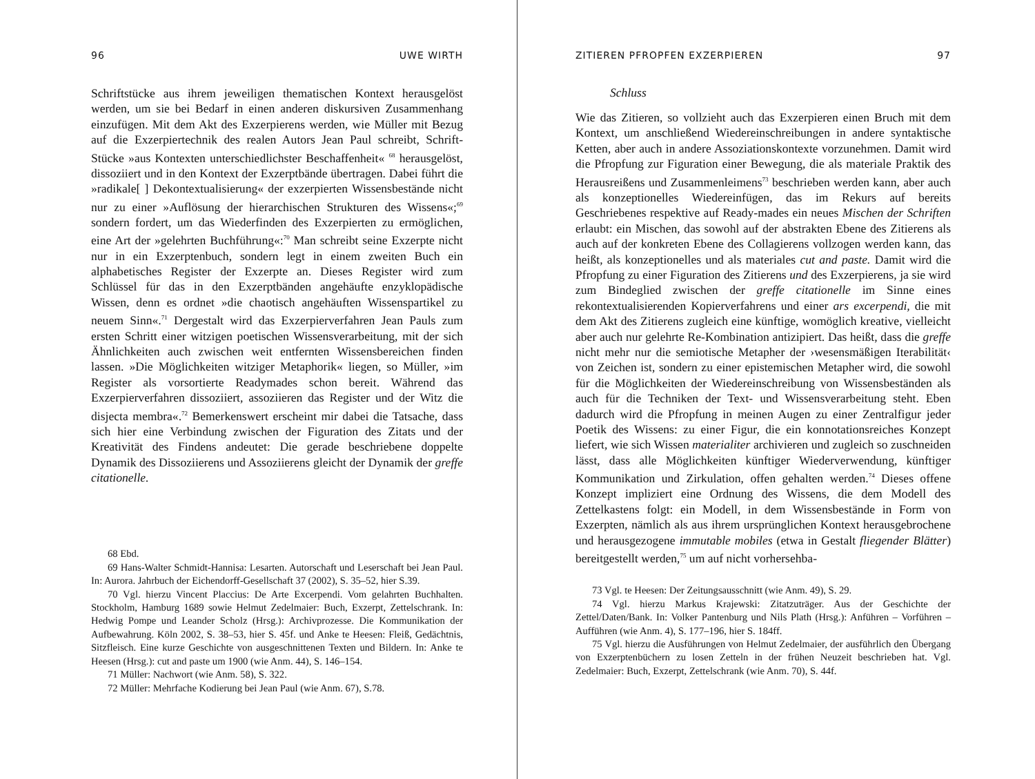96 UWE WIRTH
Schriftstücke aus ihrem jeweiligen thematischen Kontext herausgelöst werden, um sie bei Bedarf in einen anderen diskursiven Zusammenhang einzufügen. Mit dem Akt des Exzerpierens werden, wie Müller mit Bezug auf die Exzerpiertechnik des realen Autors Jean Paul schreibt, Schrift-Stücke »aus Kontexten unterschiedlichster Beschaffenheit« <sup>68</sup> herausgelöst, dissoziiert und in den Kontext der Exzerptbände übertragen. Dabei führt die »radikale[ ] Dekontextualisierung« der exzerpierten Wissensbestände nicht nur zu einer »Auflösung der hierarchischen Strukturen des Wissens«;<sup>69</sup> sondern fordert, um das Wiederfinden des Exzerpierten zu ermöglichen, eine Art der »gelehrten Buchführung«:<sup>70</sup> Man schreibt seine Exzerpte nicht nur in ein Exzerptenbuch, sondern legt in einem zweiten Buch ein alphabetisches Register der Exzerpte an. Dieses Register wird zum Schlüssel für das in den Exzerptbänden angehäufte enzyklopädische Wissen, denn es ordnet »die chaotisch angehäuften Wissenspartikel zu neuem Sinn«.<sup>71</sup> Dergestalt wird das Exzerpierverfahren Jean Pauls zum ersten Schritt einer witzigen poetischen Wissensverarbeitung, mit der sich Ähnlichkeiten auch zwischen weit entfernten Wissensbereichen finden lassen. »Die Möglichkeiten witziger Metaphorik« liegen, so Müller, »im Register als vorsortierte Readymades schon bereit. Während das Exzerpierverfahren dissoziiert, assoziieren das Register und der Witz die disjecta membra«.<sup>72</sup> Bemerkenswert erscheint mir dabei die Tatsache, dass sich hier eine Verbindung zwischen der Figuration des Zitats und der Kreativität des Findens andeutet: Die gerade beschriebene doppelte Dynamik des Dissoziierens und Assoziierens gleicht der Dynamik der greffe citationelle.
68 Ebd.
69 Hans-Walter Schmidt-Hannisa: Lesarten. Autorschaft und Leserschaft bei Jean Paul. In: Aurora. Jahrbuch der Eichendorff-Gesellschaft 37 (2002), S. 35–52, hier S.39.
70 Vgl. hierzu Vincent Placcius: De Arte Excerpendi. Vom gelahrten Buchhalten. Stockholm, Hamburg 1689 sowie Helmut Zedelmaier: Buch, Exzerpt, Zettelschrank. In: Hedwig Pompe und Leander Scholz (Hrsg.): Archivprozesse. Die Kommunikation der Aufbewahrung. Köln 2002, S. 38–53, hier S. 45f. und Anke te Heesen: Fleiß, Gedächtnis, Sitzfleisch. Eine kurze Geschichte von ausgeschnittenen Texten und Bildern. In: Anke te Heesen (Hrsg.): cut and paste um 1900 (wie Anm. 44), S. 146–154.
71 Müller: Nachwort (wie Anm. 58), S. 322.
72 Müller: Mehrfache Kodierung bei Jean Paul (wie Anm. 67), S.78.
ZITIEREN PFROPFEN EXZERPIEREN 97
Schluss
Wie das Zitieren, so vollzieht auch das Exzerpieren einen Bruch mit dem Kontext, um anschließend Wiedereinschreibungen in andere syntaktische Ketten, aber auch in andere Assoziationskontexte vorzunehmen. Damit wird die Pfropfung zur Figuration einer Bewegung, die als materiale Praktik des Herausreißens und Zusammenleimens<sup>73</sup> beschrieben werden kann, aber auch als konzeptionelles Wiedereinfügen, das im Rekurs auf bereits Geschriebenes respektive auf Ready-mades ein neues Mischen der Schriften erlaubt: ein Mischen, das sowohl auf der abstrakten Ebene des Zitierens als auch auf der konkreten Ebene des Collagierens vollzogen werden kann, das heißt, als konzeptionelles und als materiales cut and paste. Damit wird die Pfropfung zu einer Figuration des Zitierens und des Exzerpierens, ja sie wird zum Bindeglied zwischen der greffe citationelle im Sinne eines rekontextualisierenden Kopierverfahrens und einer ars excerpendi, die mit dem Akt des Zitierens zugleich eine künftige, womöglich kreative, vielleicht aber auch nur gelehrte Re-Kombination antizipiert. Das heißt, dass die greffe nicht mehr nur die semiotische Metapher der ›wesensmäßigen Iterabilität‹ von Zeichen ist, sondern zu einer epistemischen Metapher wird, die sowohl für die Möglichkeiten der Wiedereinschreibung von Wissensbeständen als auch für die Techniken der Text- und Wissensverarbeitung steht. Eben dadurch wird die Pfropfung in meinen Augen zu einer Zentralfigur jeder Poetik des Wissens: zu einer Figur, die ein konnotationsreiches Konzept liefert, wie sich Wissen materialiter archivieren und zugleich so zuschneiden lässt, dass alle Möglichkeiten künftiger Wiederverwendung, künftiger Kommunikation und Zirkulation, offen gehalten werden.<sup>74</sup> Dieses offene Konzept impliziert eine Ordnung des Wissens, die dem Modell des Zettelkastens folgt: ein Modell, in dem Wissensbestände in Form von Exzerpten, nämlich als aus ihrem ursprünglichen Kontext herausgebrochene und herausgezogene immutable mobiles (etwa in Gestalt fliegender Blätter) bereitgestellt werden,<sup>75</sup> um auf nicht vorhersehba-
73 Vgl. te Heesen: Der Zeitungsausschnitt (wie Anm. 49), S. 29.
74 Vgl. hierzu Markus Krajewski: Zitatzuträger. Aus der Geschichte der Zettel/Daten/Bank. In: Volker Pantenburg und Nils Plath (Hrsg.): Anführen – Vorführen – Aufführen (wie Anm. 4), S. 177–196, hier S. 184ff.
75 Vgl. hierzu die Ausführungen von Helmut Zedelmaier, der ausführlich den Übergang von Exzerptenbüchern zu losen Zetteln in der frühen Neuzeit beschrieben hat. Vgl. Zedelmaier: Buch, Exzerpt, Zettelschrank (wie Anm. 70), S. 44f.